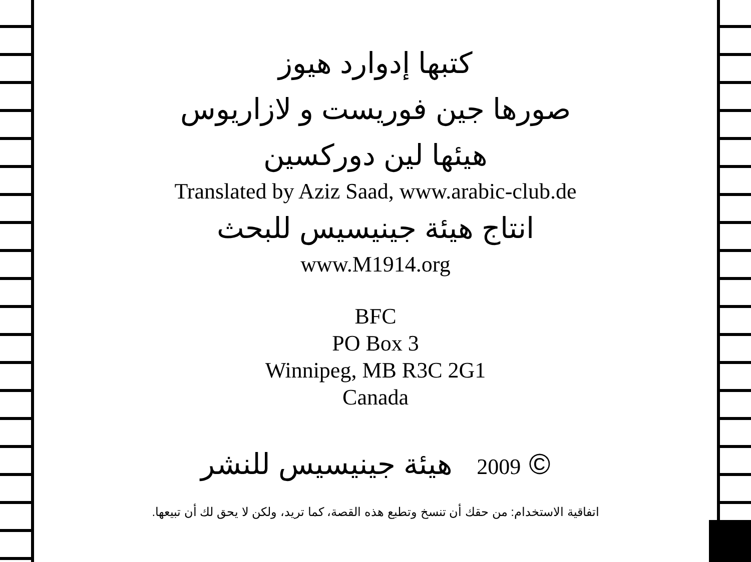كتبها إدوارد هيوز
صورها جين فوريست و لازاريوس
هيئها لين دوركسين
Translated by Aziz Saad, www.arabic-club.de
انتاج هيئة جينيسيس للبحث
www.M1914.org
BFC
PO Box 3
Winnipeg, MB R3C 2G1
Canada
© 2009 هيئة جينيسيس للنشر
اتفاقية الاستخدام: من حقك أن تنسخ وتطبع هذه القصة، كما تريد، ولكن لا يحق لك أن تبيعها.